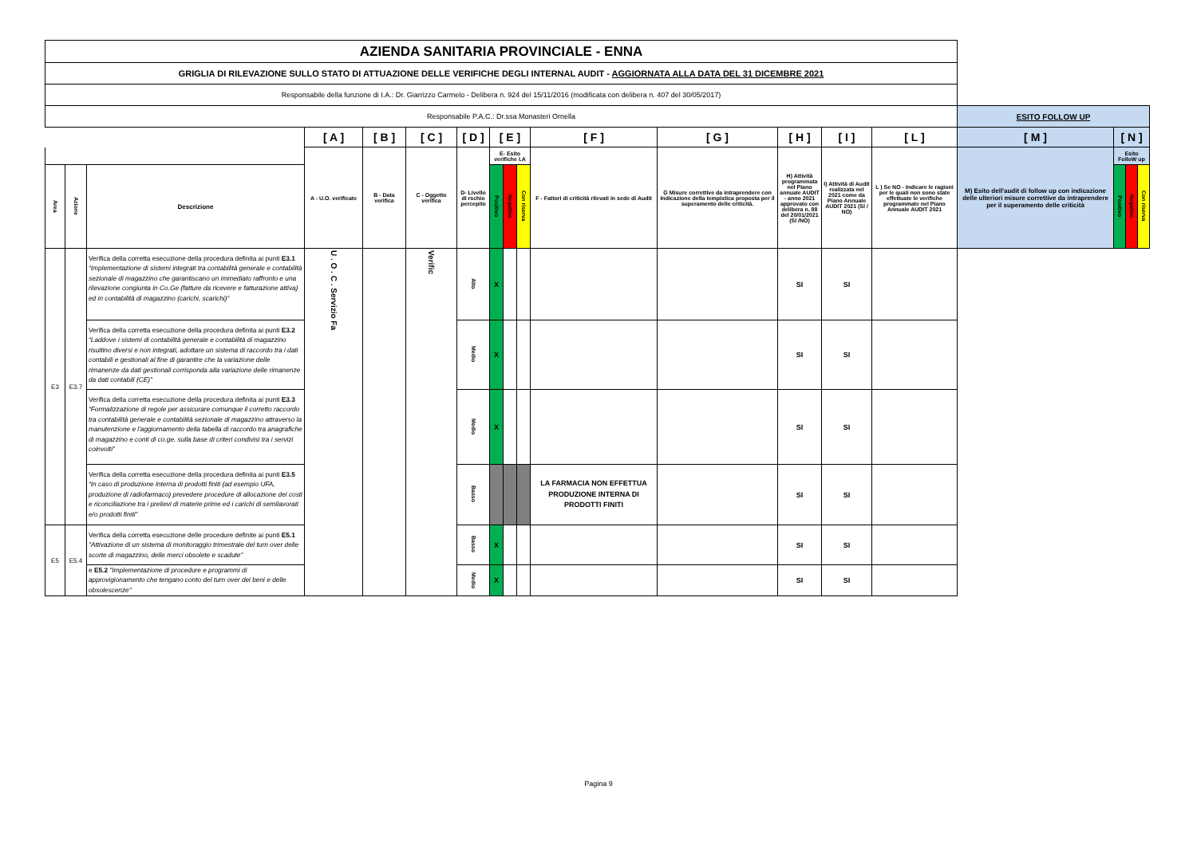| AZIENDA SANITARIA PROVINCIALE - ENNA | | | | | | | | | | | | | | | | | | |
| GRIGLIA DI RILEVAZIONE SULLO STATO DI ATTUAZIONE DELLE VERIFICHE DEGLI INTERNAL AUDIT - AGGIORNATA ALLA DATA DEL 31 DICEMBRE 2021 | | | | | | | | | | | | | | | | | | |
| Responsabile della funzione di I.A.: Dr. Giarrizzo Carmelo - Delibera n. 924 del 15/11/2016 (modificata con delibera n. 407 del 30/05/2017) | | | | | | | | | | | | | | | | | | |
| Responsabile P.A.C.: Dr.ssa Monasteri Ornella | | | | | | | | | | | | | | | ESITO FOLLOW UP | | | |
| | | | [ A ] | [ B ] | [ C ] | [ D ] | [ E ] | | | [ F ] | [ G ] | [ H ] | [ I ] | [ L ] | [ M ] | [ N ] | | |
| | | | A - U.O. verificate | B - Data verifica | C - Oggetto verifica | D- Livello di rschio percepito | E- Esito verifiche I.A | | | F - Fattori di criticità rilevati in sede di Audit | G Misure correttive da intraprendere con Indicazione della tempistica proposta per il superamento delle criticità. | H) Attività programmata nel Piano annuale AUDIT - anno 2021 approvato con delibera n. 88 del 20/01/2021 (SI /NO) | I) Attività di Audit realizzata nel 2021 come da Piano Annuale AUDIT 2021 (SI / NO) | L ) Se NO - Indicare le ragioni per le quali non sono state effettuate le verifiche programmate nel Piano Annuale AUDIT 2021 | M) Esito dell'audit di follow up con indicazione delle ulteriori misure correttive da intraprendere per il superamento delle criticità | Esito FolloW up | | |
| Area | Azione | Descrizione | | | | | Positivo | Negativo | Con riserva | | | | | | | Positivo | Negativo | Con riserva |
| E3 | E3.7 | Verifica della corretta esecuzione della procedura definita ai punti E3.1 “Implementazione di sistemi integrati tra contabilità generale e contabilità sezionale di magazzino che garantiscano un immediato raffronto e una rilevazione congiunta in Co.Ge (fatture da ricevere e fatturazione attiva) ed in contabilità di magazzino (carichi, scarichi)” | U . O . C . Servizio Fa | | Verific | Alto | X | | | | | SI | SI | | | | | |
| | | Verifica della corretta esecuzione della procedura definita ai punti E3.2 “Laddove i sistemi di contabilità generale e contabilità di magazzino risultino diversi e non integrati, adottare un sistema di raccordo tra i dati contabili e gestionali al fine di garantire che la variazione delle rimanenze da dati gestionali corrisponda alla variazione delle rimanenze da dati contabili (CE)” | | | | Medio | X | | | | | SI | SI | | | | | |
| | | Verifica della corretta esecuzione della procedura definita ai punti E3.3 “Formalizzazione di regole per assicurare comunque il corretto raccordo tra contabilità generale e contabilità sezionale di magazzino attraverso la manutenzione e l'aggiornamento della tabella di raccordo tra anagrafiche di magazzino e conti di co.ge. sulla base di criteri condivisi tra i servizi coinvolti” | | | | Medio | X | | | | | SI | SI | | | | | |
| | | Verifica della corretta esecuzione della procedura definita ai punti E3.5 “In caso di produzione interna di prodotti finiti (ad esempio UFA, produzione di radiofarmaco) prevedere procedure di allocazione dei costi e riconciliazione tra i prelievi di materie prime ed i carichi di semilavorati e/o prodotti finiti” | | | | Basso | | | | LA FARMACIA NON EFFETTUA PRODUZIONE INTERNA DI PRODOTTI FINITI | | SI | SI | | | | | |
| E5 | E5.4 | Verifica della corretta esecuzione delle procedure definite ai punti E5.1 "Attivazione di un sistema di monitoraggio trimestrale del turn over delle scorte di magazzino, delle merci obsolete e scadute" | | | | Basso | X | | | | | SI | SI | | | | | |
| | | e E5.2 "Implementazione di procedure e programmi di approvigionamento che tengano conto del turn over dei beni e delle obsolescenze" | | | | Medio | X | | | | | SI | SI | | | | | |
Pagina 9